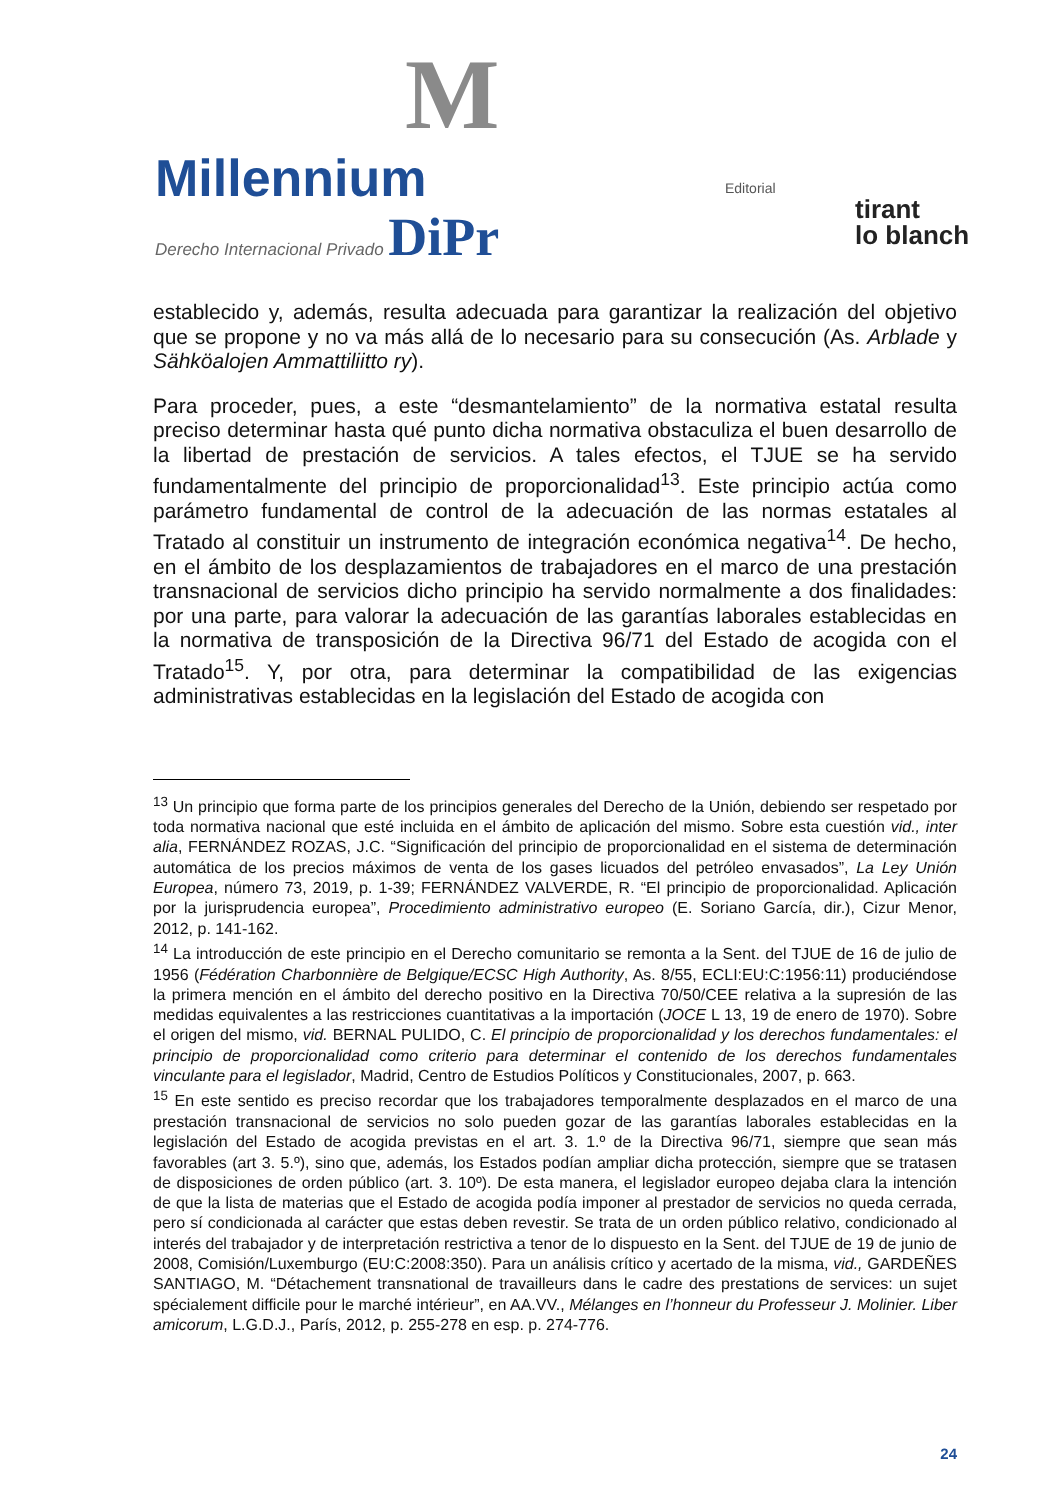M
Millennium
Derecho Internacional Privado DiPr
Editorial
tirant
lo blanch
establecido y, además, resulta adecuada para garantizar la realización del objetivo que se propone y no va más allá de lo necesario para su consecución (As. Arblade y Sähköalojen Ammattiliitto ry).
Para proceder, pues, a este “desmantelamiento” de la normativa estatal resulta preciso determinar hasta qué punto dicha normativa obstaculiza el buen desarrollo de la libertad de prestación de servicios. A tales efectos, el TJUE se ha servido fundamentalmente del principio de proporcionalidad<sup>13</sup>. Este principio actúa como parámetro fundamental de control de la adecuación de las normas estatales al Tratado al constituir un instrumento de integración económica negativa<sup>14</sup>. De hecho, en el ámbito de los desplazamientos de trabajadores en el marco de una prestación transnacional de servicios dicho principio ha servido normalmente a dos finalidades: por una parte, para valorar la adecuación de las garantías laborales establecidas en la normativa de transposición de la Directiva 96/71 del Estado de acogida con el Tratado<sup>15</sup>. Y, por otra, para determinar la compatibilidad de las exigencias administrativas establecidas en la legislación del Estado de acogida con
<sup>13</sup> Un principio que forma parte de los principios generales del Derecho de la Unión, debiendo ser respetado por toda normativa nacional que esté incluida en el ámbito de aplicación del mismo. Sobre esta cuestión vid., inter alia, FERNÁNDEZ ROZAS, J.C. “Significación del principio de proporcionalidad en el sistema de determinación automática de los precios máximos de venta de los gases licuados del petróleo envasados”, La Ley Unión Europea, número 73, 2019, p. 1-39; FERNÁNDEZ VALVERDE, R. “El principio de proporcionalidad. Aplicación por la jurisprudencia europea”, Procedimiento administrativo europeo (E. Soriano García, dir.), Cizur Menor, 2012, p. 141-162.
<sup>14</sup> La introducción de este principio en el Derecho comunitario se remonta a la Sent. del TJUE de 16 de julio de 1956 (Fédération Charbonnière de Belgique/ECSC High Authority, As. 8/55, ECLI:EU:C:1956:11) produciéndose la primera mención en el ámbito del derecho positivo en la Directiva 70/50/CEE relativa a la supresión de las medidas equivalentes a las restricciones cuantitativas a la importación (JOCE L 13, 19 de enero de 1970). Sobre el origen del mismo, vid. BERNAL PULIDO, C. El principio de proporcionalidad y los derechos fundamentales: el principio de proporcionalidad como criterio para determinar el contenido de los derechos fundamentales vinculante para el legislador, Madrid, Centro de Estudios Políticos y Constitucionales, 2007, p. 663.
<sup>15</sup> En este sentido es preciso recordar que los trabajadores temporalmente desplazados en el marco de una prestación transnacional de servicios no solo pueden gozar de las garantías laborales establecidas en la legislación del Estado de acogida previstas en el art. 3. 1.º de la Directiva 96/71, siempre que sean más favorables (art 3. 5.º), sino que, además, los Estados podían ampliar dicha protección, siempre que se tratasen de disposiciones de orden público (art. 3. 10º). De esta manera, el legislador europeo dejaba clara la intención de que la lista de materias que el Estado de acogida podía imponer al prestador de servicios no queda cerrada, pero sí condicionada al carácter que estas deben revestir. Se trata de un orden público relativo, condicionado al interés del trabajador y de interpretación restrictiva a tenor de lo dispuesto en la Sent. del TJUE de 19 de junio de 2008, Comisión/Luxemburgo (EU:C:2008:350). Para un análisis crítico y acertado de la misma, vid., GARDEÑES SANTIAGO, M. “Détachement transnational de travailleurs dans le cadre des prestations de services: un sujet spécialement difficile pour le marché intérieur”, en AA.VV., Mélanges en l’honneur du Professeur J. Molinier. Liber amicorum, L.G.D.J., París, 2012, p. 255-278 en esp. p. 274-776.
24